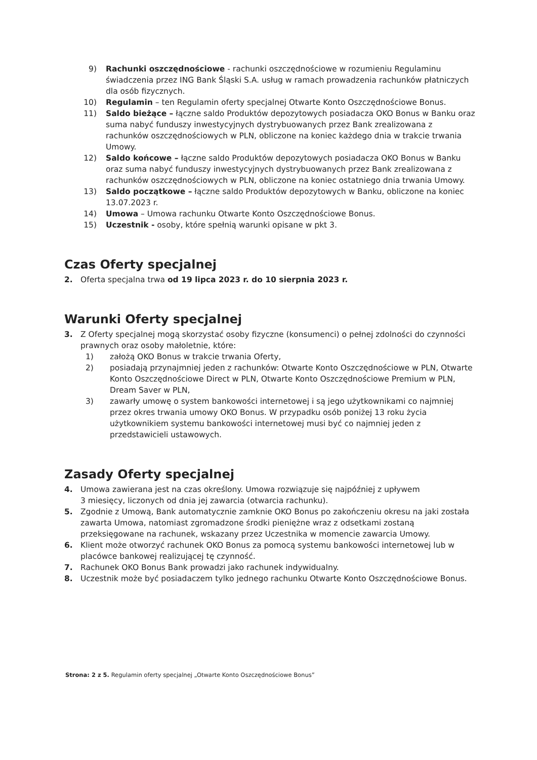9) Rachunki oszczędnościowe - rachunki oszczędnościowe w rozumieniu Regulaminu świadczenia przez ING Bank Śląski S.A. usług w ramach prowadzenia rachunków płatniczych dla osób fizycznych.
10) Regulamin – ten Regulamin oferty specjalnej Otwarte Konto Oszczędnościowe Bonus.
11) Saldo bieżące – łączne saldo Produktów depozytowych posiadacza OKO Bonus w Banku oraz suma nabyć funduszy inwestycyjnych dystrybuowanych przez Bank zrealizowana z rachunków oszczędnościowych w PLN, obliczone na koniec każdego dnia w trakcie trwania Umowy.
12) Saldo końcowe – łączne saldo Produktów depozytowych posiadacza OKO Bonus w Banku oraz suma nabyć funduszy inwestycyjnych dystrybuowanych przez Bank zrealizowana z rachunków oszczędnościowych w PLN, obliczone na koniec ostatniego dnia trwania Umowy.
13) Saldo początkowe – łączne saldo Produktów depozytowych w Banku, obliczone na koniec 13.07.2023 r.
14) Umowa – Umowa rachunku Otwarte Konto Oszczędnościowe Bonus.
15) Uczestnik - osoby, które spełnią warunki opisane w pkt 3.
Czas Oferty specjalnej
2. Oferta specjalna trwa od 19 lipca 2023 r. do 10 sierpnia 2023 r.
Warunki Oferty specjalnej
3. Z Oferty specjalnej mogą skorzystać osoby fizyczne (konsumenci) o pełnej zdolności do czynności prawnych oraz osoby małoletnie, które:
1) założą OKO Bonus w trakcie trwania Oferty,
2) posiadają przynajmniej jeden z rachunków: Otwarte Konto Oszczędnościowe w PLN, Otwarte Konto Oszczędnościowe Direct w PLN, Otwarte Konto Oszczędnościowe Premium w PLN, Dream Saver w PLN,
3) zawarły umowę o system bankowości internetowej i są jego użytkownikami co najmniej przez okres trwania umowy OKO Bonus. W przypadku osób poniżej 13 roku życia użytkownikiem systemu bankowości internetowej musi być co najmniej jeden z przedstawicieli ustawowych.
Zasady Oferty specjalnej
4. Umowa zawierana jest na czas określony. Umowa rozwiązuje się najpóźniej z upływem
3 miesięcy, liczonych od dnia jej zawarcia (otwarcia rachunku).
5. Zgodnie z Umową, Bank automatycznie zamknie OKO Bonus po zakończeniu okresu na jaki została zawarta Umowa, natomiast zgromadzone środki pieniężne wraz z odsetkami zostaną przeksięgowane na rachunek, wskazany przez Uczestnika w momencie zawarcia Umowy.
6. Klient może otworzyć rachunek OKO Bonus za pomocą systemu bankowości internetowej lub w placówce bankowej realizującej tę czynność.
7. Rachunek OKO Bonus Bank prowadzi jako rachunek indywidualny.
8. Uczestnik może być posiadaczem tylko jednego rachunku Otwarte Konto Oszczędnościowe Bonus.
Strona: 2 z 5. Regulamin oferty specjalnej „Otwarte Konto Oszczędnościowe Bonus”